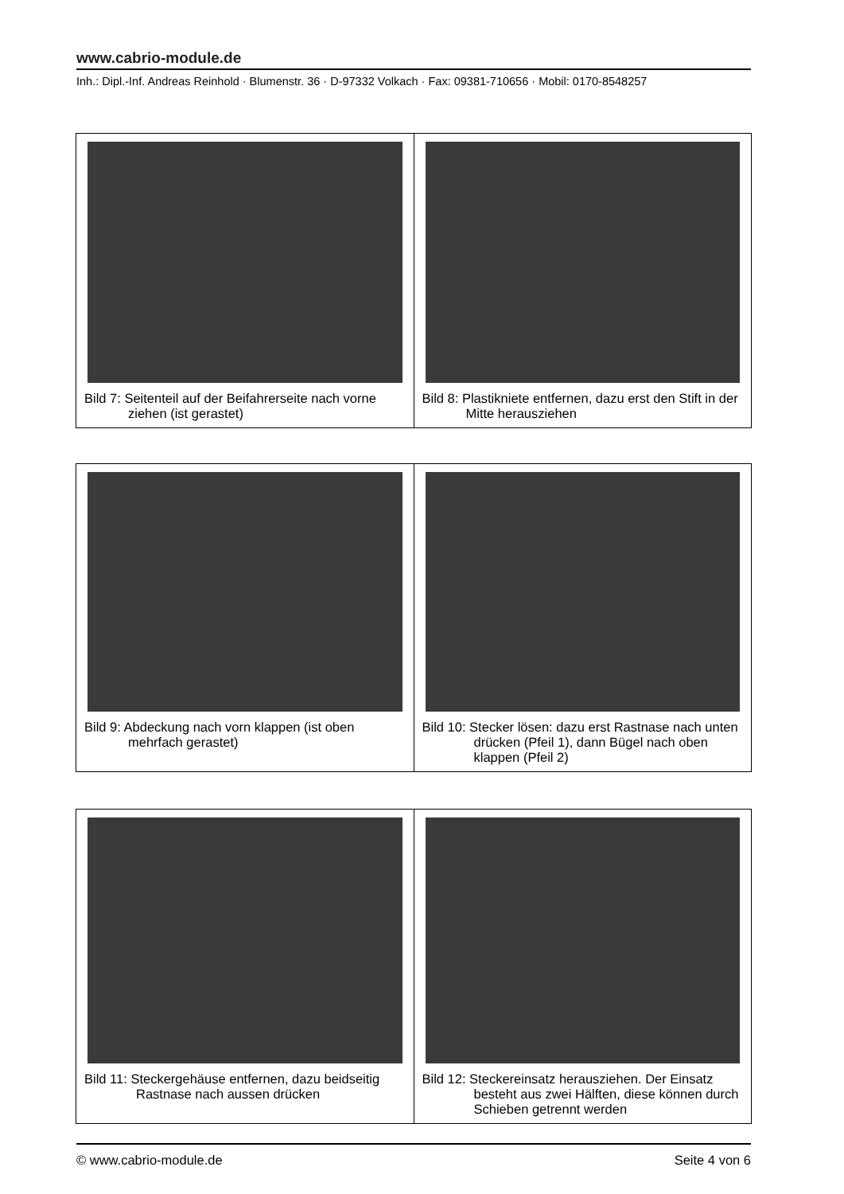www.cabrio-module.de
Inh.: Dipl.-Inf. Andreas Reinhold · Blumenstr. 36 · D-97332 Volkach · Fax: 09381-710656 · Mobil: 0170-8548257
| Bild 7: Seitenteil auf der Beifahrerseite nach vorne ziehen (ist gerastet) | Bild 8: Plastikniete entfernen, dazu erst den Stift in der Mitte herausziehen |
| Bild 9: Abdeckung nach vorn klappen (ist oben mehrfach gerastet) | Bild 10: Stecker lösen: dazu erst Rastnase nach unten drücken (Pfeil 1), dann Bügel nach oben klappen (Pfeil 2) |
| Bild 11: Steckergehäuse entfernen, dazu beidseitig Rastnase nach aussen drücken | Bild 12: Steckereinsatz herausziehen. Der Einsatz besteht aus zwei Hälften, diese können durch Schieben getrennt werden |
© www.cabrio-module.de Seite 4 von 6